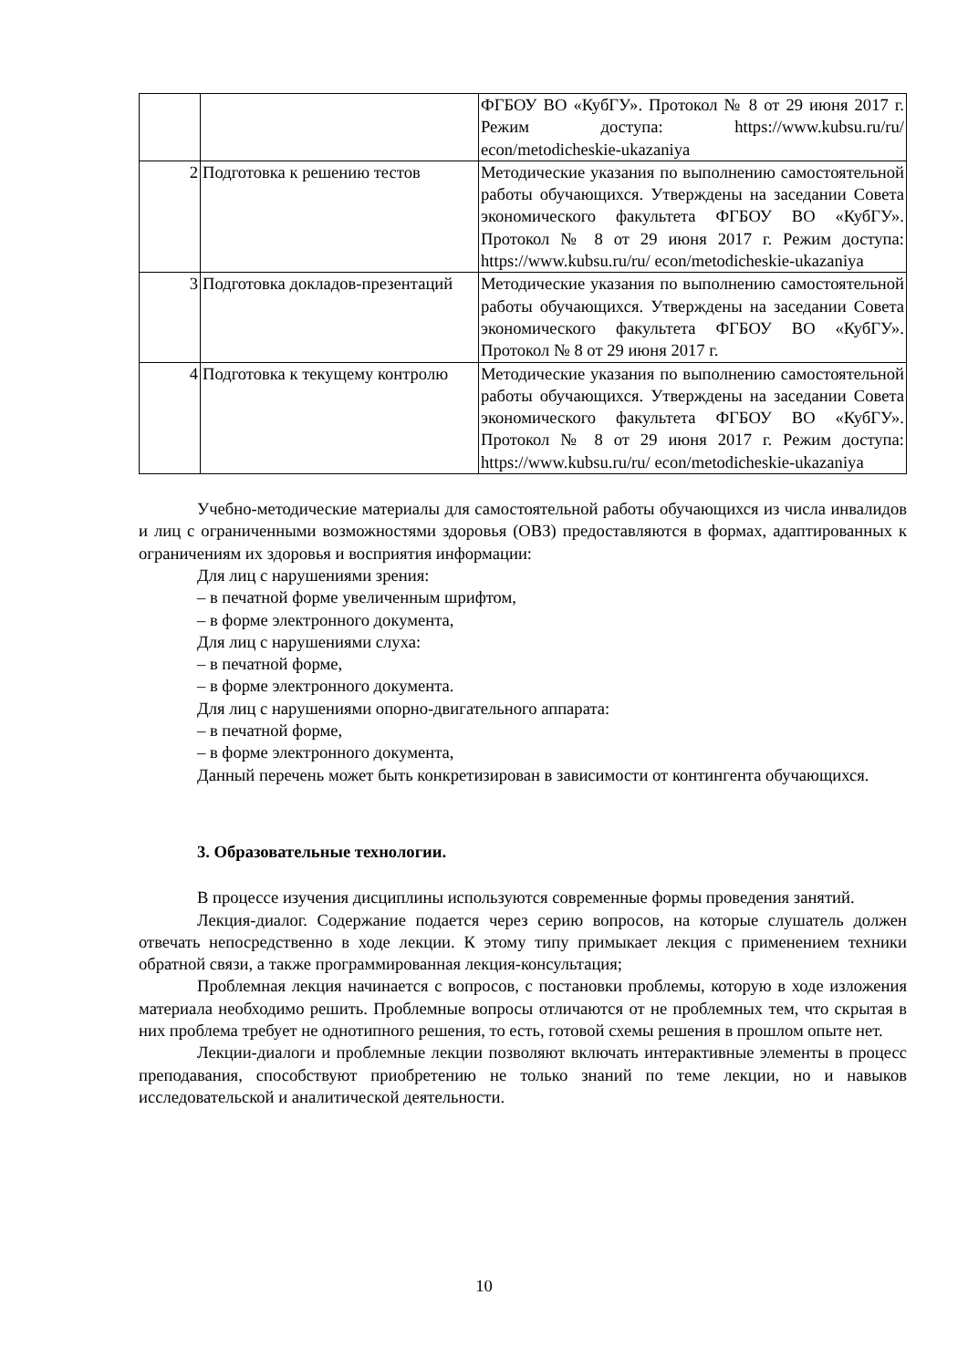| | | ФГБОУ ВО «КубГУ». Протокол № 8 от 29 июня 2017 г. Режим доступа: https://www.kubsu.ru/ru/ econ/metodicheskie-ukazaniya |
| 2 | Подготовка к решению тестов | Методические указания по выполнению самостоятельной работы обучающихся. Утверждены на заседании Совета экономического факультета ФГБОУ ВО «КубГУ». Протокол № 8 от 29 июня 2017 г. Режим доступа: https://www.kubsu.ru/ru/ econ/metodicheskie-ukazaniya |
| 3 | Подготовка докладов-презентаций | Методические указания по выполнению самостоятельной работы обучающихся. Утверждены на заседании Совета экономического факультета ФГБОУ ВО «КубГУ». Протокол № 8 от 29 июня 2017 г. |
| 4 | Подготовка к текущему контролю | Методические указания по выполнению самостоятельной работы обучающихся. Утверждены на заседании Совета экономического факультета ФГБОУ ВО «КубГУ». Протокол № 8 от 29 июня 2017 г. Режим доступа: https://www.kubsu.ru/ru/ econ/metodicheskie-ukazaniya |
Учебно-методические материалы для самостоятельной работы обучающихся из числа инвалидов и лиц с ограниченными возможностями здоровья (ОВЗ) предоставляются в формах, адаптированных к ограничениям их здоровья и восприятия информации:
Для лиц с нарушениями зрения:
– в печатной форме увеличенным шрифтом,
– в форме электронного документа,
Для лиц с нарушениями слуха:
– в печатной форме,
– в форме электронного документа.
Для лиц с нарушениями опорно-двигательного аппарата:
– в печатной форме,
– в форме электронного документа,
Данный перечень может быть конкретизирован в зависимости от контингента обучающихся.
3. Образовательные технологии.
В процессе изучения дисциплины используются современные формы проведения занятий.
Лекция-диалог. Содержание подается через серию вопросов, на которые слушатель должен отвечать непосредственно в ходе лекции. К этому типу примыкает лекция с применением техники обратной связи, а также программированная лекция-консультация;
Проблемная лекция начинается с вопросов, с постановки проблемы, которую в ходе изложения материала необходимо решить. Проблемные вопросы отличаются от не проблемных тем, что скрытая в них проблема требует не однотипного решения, то есть, готовой схемы решения в прошлом опыте нет.
Лекции-диалоги и проблемные лекции позволяют включать интерактивные элементы в процесс преподавания, способствуют приобретению не только знаний по теме лекции, но и навыков исследовательской и аналитической деятельности.
10